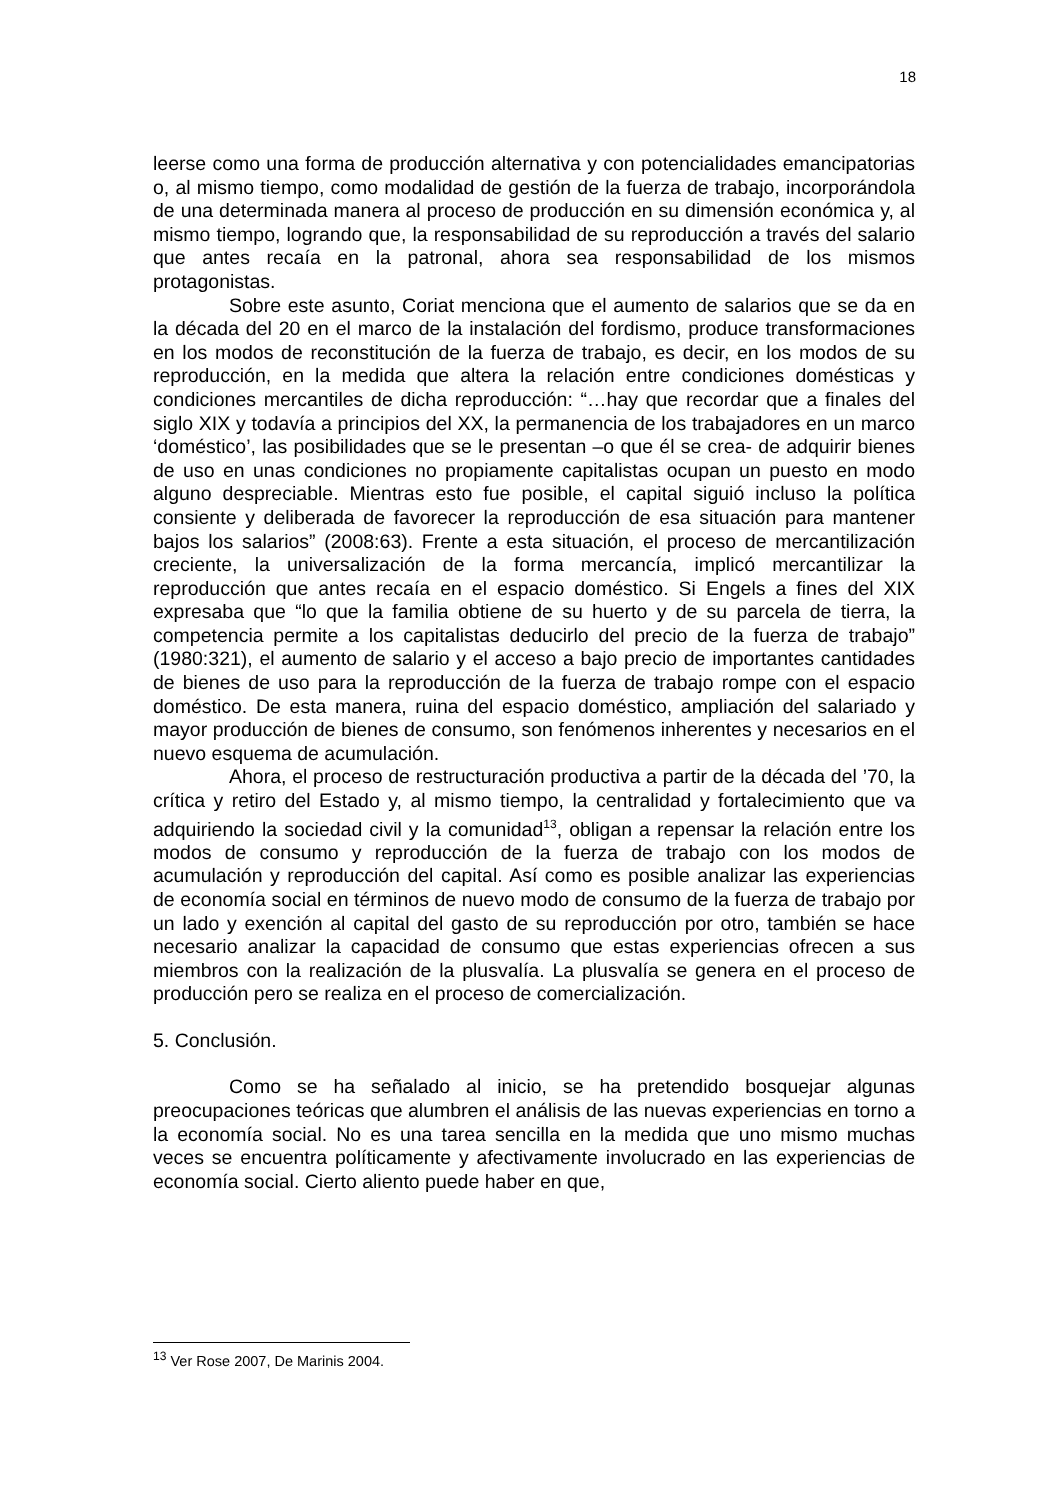18
leerse como una forma de producción alternativa y con potencialidades emancipatorias o, al mismo tiempo, como modalidad de gestión de la fuerza de trabajo, incorporándola de una determinada manera al proceso de producción en su dimensión económica y, al mismo tiempo, logrando que, la responsabilidad de su reproducción a través del salario que antes recaía en la patronal, ahora sea responsabilidad de los mismos protagonistas.
Sobre este asunto, Coriat menciona que el aumento de salarios que se da en la década del 20 en el marco de la instalación del fordismo, produce transformaciones en los modos de reconstitución de la fuerza de trabajo, es decir, en los modos de su reproducción, en la medida que altera la relación entre condiciones domésticas y condiciones mercantiles de dicha reproducción: “…hay que recordar que a finales del siglo XIX y todavía a principios del XX, la permanencia de los trabajadores en un marco ‘doméstico’, las posibilidades que se le presentan –o que él se crea- de adquirir bienes de uso en unas condiciones no propiamente capitalistas ocupan un puesto en modo alguno despreciable. Mientras esto fue posible, el capital siguió incluso la política consiente y deliberada de favorecer la reproducción de esa situación para mantener bajos los salarios” (2008:63). Frente a esta situación, el proceso de mercantilización creciente, la universalización de la forma mercancía, implicó mercantilizar la reproducción que antes recaía en el espacio doméstico. Si Engels a fines del XIX expresaba que “lo que la familia obtiene de su huerto y de su parcela de tierra, la competencia permite a los capitalistas deducirlo del precio de la fuerza de trabajo” (1980:321), el aumento de salario y el acceso a bajo precio de importantes cantidades de bienes de uso para la reproducción de la fuerza de trabajo rompe con el espacio doméstico. De esta manera, ruina del espacio doméstico, ampliación del salariado y mayor producción de bienes de consumo, son fenómenos inherentes y necesarios en el nuevo esquema de acumulación.
Ahora, el proceso de restructuración productiva a partir de la década del ’70, la crítica y retiro del Estado y, al mismo tiempo, la centralidad y fortalecimiento que va adquiriendo la sociedad civil y la comunidad<sup>13</sup>, obligan a repensar la relación entre los modos de consumo y reproducción de la fuerza de trabajo con los modos de acumulación y reproducción del capital. Así como es posible analizar las experiencias de economía social en términos de nuevo modo de consumo de la fuerza de trabajo por un lado y exención al capital del gasto de su reproducción por otro, también se hace necesario analizar la capacidad de consumo que estas experiencias ofrecen a sus miembros con la realización de la plusvalía. La plusvalía se genera en el proceso de producción pero se realiza en el proceso de comercialización.
5. Conclusión.
Como se ha señalado al inicio, se ha pretendido bosquejar algunas preocupaciones teóricas que alumbren el análisis de las nuevas experiencias en torno a la economía social. No es una tarea sencilla en la medida que uno mismo muchas veces se encuentra políticamente y afectivamente involucrado en las experiencias de economía social. Cierto aliento puede haber en que,
<sup>13</sup> Ver Rose 2007, De Marinis 2004.